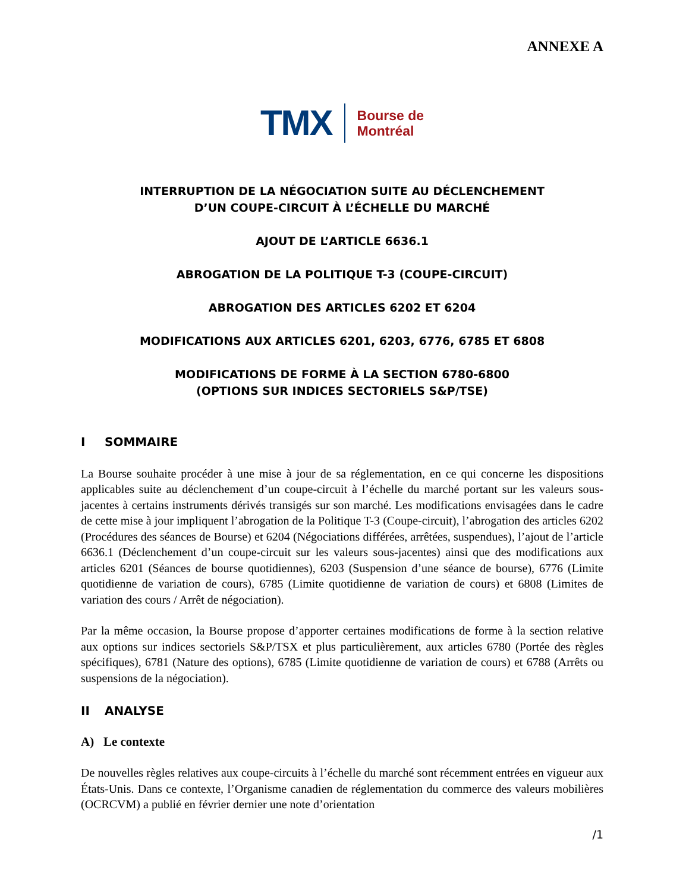ANNEXE A
TMX
Bourse de
Montréal
INTERRUPTION DE LA NÉGOCIATION SUITE AU DÉCLENCHEMENT
D’UN COUPE-CIRCUIT À L’ÉCHELLE DU MARCHÉ
AJOUT DE L’ARTICLE 6636.1
ABROGATION DE LA POLITIQUE T-3 (COUPE-CIRCUIT)
ABROGATION DES ARTICLES 6202 ET 6204
MODIFICATIONS AUX ARTICLES 6201, 6203, 6776, 6785 ET 6808
MODIFICATIONS DE FORME À LA SECTION 6780-6800
(OPTIONS SUR INDICES SECTORIELS S&P/TSE)
I SOMMAIRE
La Bourse souhaite procéder à une mise à jour de sa réglementation, en ce qui concerne les dispositions applicables suite au déclenchement d’un coupe-circuit à l’échelle du marché portant sur les valeurs sous-jacentes à certains instruments dérivés transigés sur son marché. Les modifications envisagées dans le cadre de cette mise à jour impliquent l’abrogation de la Politique T-3 (Coupe-circuit), l’abrogation des articles 6202 (Procédures des séances de Bourse) et 6204 (Négociations différées, arrêtées, suspendues), l’ajout de l’article 6636.1 (Déclenchement d’un coupe-circuit sur les valeurs sous-jacentes) ainsi que des modifications aux articles 6201 (Séances de bourse quotidiennes), 6203 (Suspension d’une séance de bourse), 6776 (Limite quotidienne de variation de cours), 6785 (Limite quotidienne de variation de cours) et 6808 (Limites de variation des cours / Arrêt de négociation).
Par la même occasion, la Bourse propose d’apporter certaines modifications de forme à la section relative aux options sur indices sectoriels S&P/TSX et plus particulièrement, aux articles 6780 (Portée des règles spécifiques), 6781 (Nature des options), 6785 (Limite quotidienne de variation de cours) et 6788 (Arrêts ou suspensions de la négociation).
II ANALYSE
A) Le contexte
De nouvelles règles relatives aux coupe-circuits à l’échelle du marché sont récemment entrées en vigueur aux États-Unis. Dans ce contexte, l’Organisme canadien de réglementation du commerce des valeurs mobilières (OCRCVM) a publié en février dernier une note d’orientation
/1